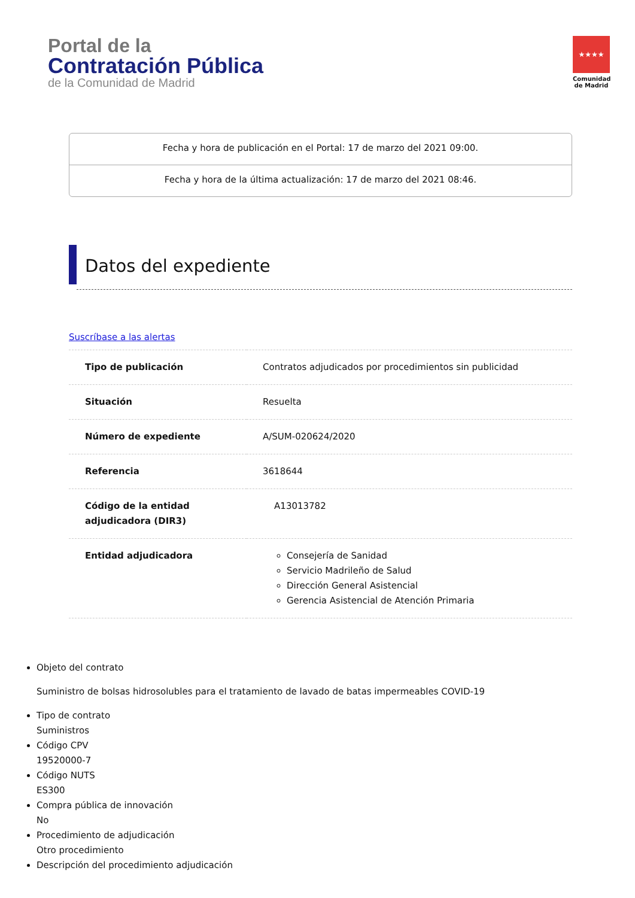Portal de la
Contratación Pública
de la Comunidad de Madrid
★★★★
Comunidad de Madrid
Fecha y hora de publicación en el Portal: 17 de marzo del 2021 09:00.
Fecha y hora de la última actualización: 17 de marzo del 2021 08:46.
Datos del expediente
Suscríbase a las alertas
| Tipo de publicación | Contratos adjudicados por procedimientos sin publicidad |
| Situación | Resuelta |
| Número de expediente | A/SUM-020624/2020 |
| Referencia | 3618644 |
| Código de la entidad adjudicadora (DIR3) | A13013782 |
| Entidad adjudicadora | Consejería de Sanidad Servicio Madrileño de Salud Dirección General Asistencial Gerencia Asistencial de Atención Primaria |
Objeto del contrato
Suministro de bolsas hidrosolubles para el tratamiento de lavado de batas impermeables COVID-19
Tipo de contrato
Suministros
Código CPV
19520000-7
Código NUTS
ES300
Compra pública de innovación
No
Procedimiento de adjudicación
Otro procedimiento
Descripción del procedimiento adjudicación